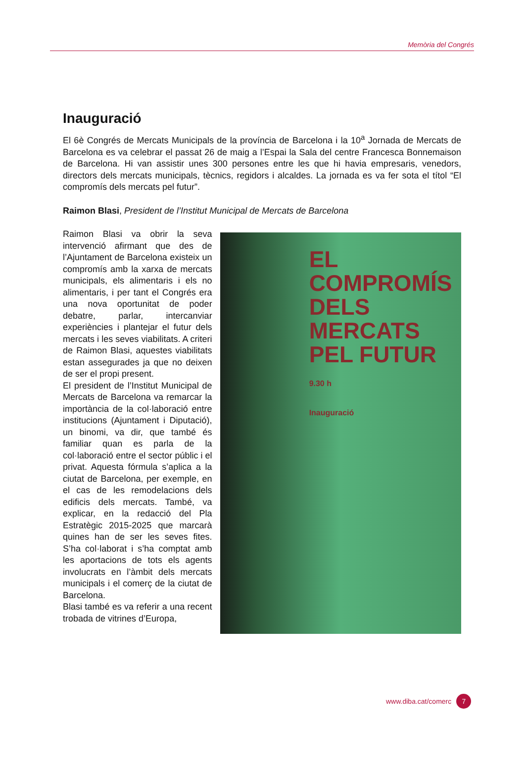Memòria del Congrés
Inauguració
El 6è Congrés de Mercats Municipals de la província de Barcelona i la 10<sup>a</sup> Jornada de Mercats de Barcelona es va celebrar el passat 26 de maig a l’Espai la Sala del centre Francesca Bonnemaison de Barcelona. Hi van assistir unes 300 persones entre les que hi havia empresaris, venedors, directors dels mercats municipals, tècnics, regidors i alcaldes. La jornada es va fer sota el títol “El compromís dels mercats pel futur”.
Raimon Blasi, President de l’Institut Municipal de Mercats de Barcelona
Raimon Blasi va obrir la seva intervenció afirmant que des de l’Ajuntament de Barcelona existeix un compromís amb la xarxa de mercats municipals, els alimentaris i els no alimentaris, i per tant el Congrés era una nova oportunitat de poder debatre, parlar, intercanviar experiències i plantejar el futur dels mercats i les seves viabilitats. A criteri de Raimon Blasi, aquestes viabilitats estan assegurades ja que no deixen de ser el propi present.
El president de l’Institut Municipal de Mercats de Barcelona va remarcar la importància de la col·laboració entre institucions (Ajuntament i Diputació), un binomi, va dir, que també és familiar quan es parla de la col·laboració entre el sector públic i el privat. Aquesta fórmula s’aplica a la ciutat de Barcelona, per exemple, en el cas de les remodelacions dels edificis dels mercats. També, va explicar, en la redacció del Pla Estratègic 2015-2025 que marcarà quines han de ser les seves fites. S’ha col·laborat i s’ha comptat amb les aportacions de tots els agents involucrats en l’àmbit dels mercats municipals i el comerç de la ciutat de Barcelona.
Blasi també es va referir a una recent trobada de vitrines d’Europa,
EL COMPROMÍS DELS
MERCATS
PEL FUTUR
9.30 h
Inauguració
www.diba.cat/comerc 7